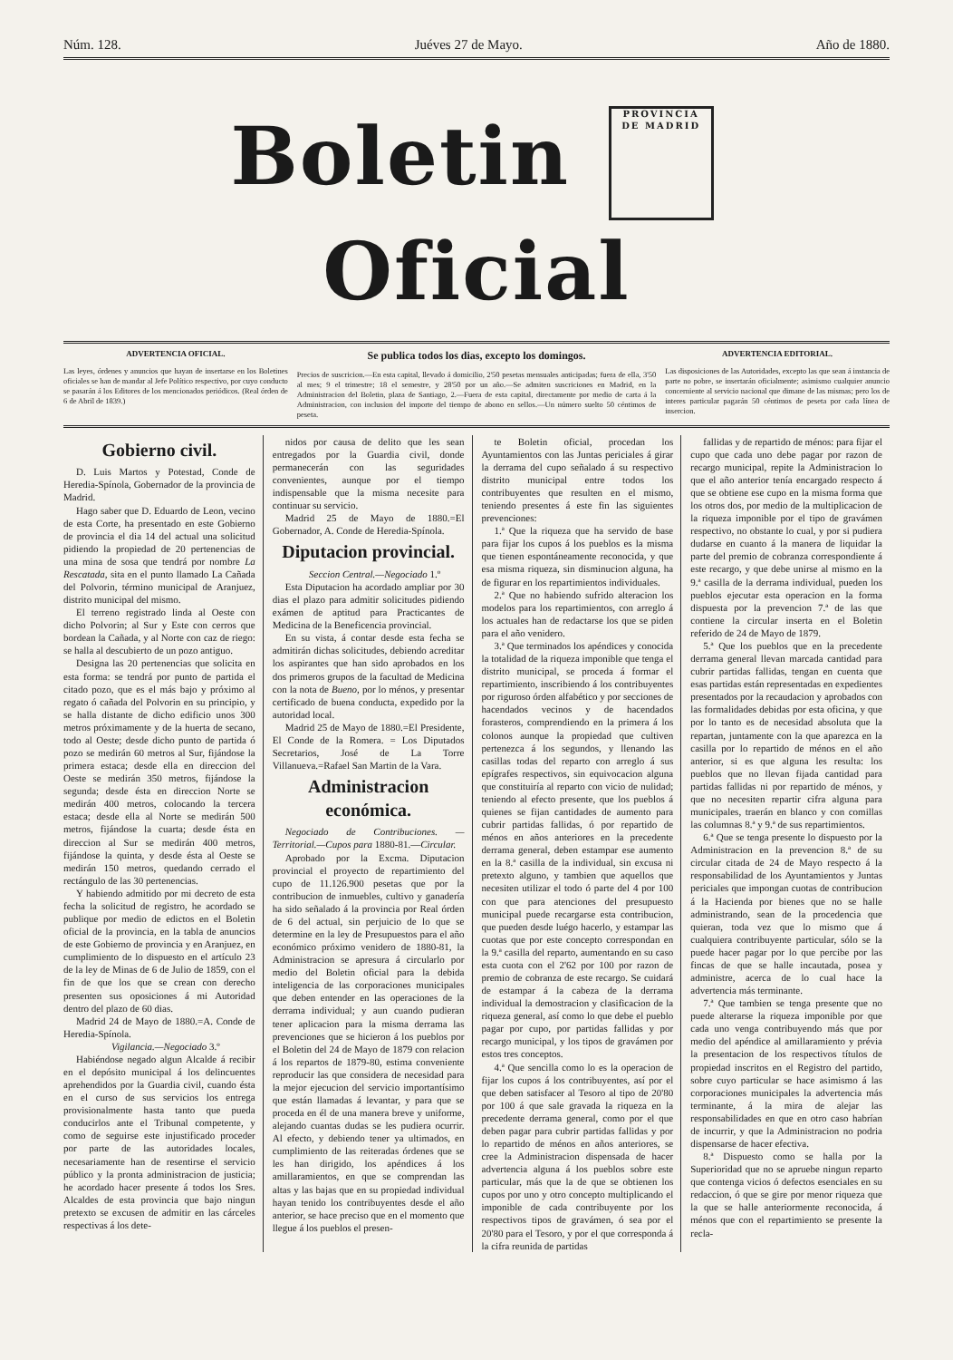Núm. 128. Juéves 27 de Mayo. Año de 1880.
Boletin PROVINCIA DE MADRID Oficial
ADVERTENCIA OFICIAL.
Las leyes, órdenes y anuncios que hayan de insertarse en los Boletines oficiales se han de mandar al Jefe Político respectivo, por cuyo conducto se pasarán á los Editores de los mencionados periódicos. (Real órden de 6 de Abril de 1839.)
Se publica todos los dias, excepto los domingos.
Precios de suscricion.—En esta capital, llevado á domicilio, 2'50 pesetas mensuales anticipadas; fuera de ella, 3'50 al mes; 9 el trimestre; 18 el semestre, y 28'50 por un año.—Se admiten suscriciones en Madrid, en la Administracion del Boletin, plaza de Santiago, 2.—Fuera de esta capital, directamente por medio de carta á la Administracion, con inclusion del importe del tiempo de abono en sellos.—Un número suelto 50 céntimos de peseta.
ADVERTENCIA EDITORIAL.
Las disposiciones de las Autoridades, excepto las que sean á instancia de parte no pobre, se insertarán oficialmente; asimismo cualquier anuncio concerniente al servicio nacional que dimane de las mismas; pero los de interes particular pagarán 50 céntimos de peseta por cada línea de insercion.
Gobierno civil.
D. Luis Martos y Potestad, Conde de Heredia-Spínola, Gobernador de la provincia de Madrid.
Hago saber que D. Eduardo de Leon, vecino de esta Corte, ha presentado en este Gobierno de provincia el dia 14 del actual una solicitud pidiendo la propiedad de 20 pertenencias de una mina de sosa que tendrá por nombre La Rescatada, sita en el punto llamado La Cañada del Polvorin, término municipal de Aranjuez, distrito municipal del mismo.
El terreno registrado linda al Oeste con dicho Polvorin; al Sur y Este con cerros que bordean la Cañada, y al Norte con caz de riego: se halla al descubierto de un pozo antiguo.
Designa las 20 pertenencias que solicita en esta forma: se tendrá por punto de partida el citado pozo, que es el más bajo y próximo al regato ó cañada del Polvorin en su principio, y se halla distante de dicho edificio unos 300 metros próximamente y de la huerta de secano, todo al Oeste; desde dicho punto de partida ó pozo se medirán 60 metros al Sur, fijándose la primera estaca; desde ella en direccion del Oeste se medirán 350 metros, fijándose la segunda; desde ésta en direccion Norte se medirán 400 metros, colocando la tercera estaca; desde ella al Norte se medirán 500 metros, fijándose la cuarta; desde ésta en direccion al Sur se medirán 400 metros, fijándose la quinta, y desde ésta al Oeste se medirán 150 metros, quedando cerrado el rectángulo de las 30 pertenencias.
Y habiendo admitido por mi decreto de esta fecha la solicitud de registro, he acordado se publique por medio de edictos en el Boletin oficial de la provincia, en la tabla de anuncios de este Gobierno de provincia y en Aranjuez, en cumplimiento de lo dispuesto en el artículo 23 de la ley de Minas de 6 de Julio de 1859, con el fin de que los que se crean con derecho presenten sus oposiciones á mi Autoridad dentro del plazo de 60 dias.
Madrid 24 de Mayo de 1880.=A. Conde de Heredia-Spínola.
Vigilancia.—Negociado 3.º
Habiéndose negado algun Alcalde á recibir en el depósito municipal á los delincuentes aprehendidos por la Guardia civil, cuando ésta en el curso de sus servicios los entrega provisionalmente hasta tanto que pueda conducirlos ante el Tribunal competente, y como de seguirse este injustificado proceder por parte de las autoridades locales, necesariamente han de resentirse el servicio público y la pronta administracion de justicia; he acordado hacer presente á todos los Sres. Alcaldes de esta provincia que bajo ningun pretexto se excusen de admitir en las cárceles respectivas á los dete-
nidos por causa de delito que les sean entregados por la Guardia civil, donde permanecerán con las seguridades convenientes, aunque por el tiempo indispensable que la misma necesite para continuar su servicio.
Madrid 25 de Mayo de 1880.=El Gobernador, A. Conde de Heredia-Spínola.
Diputacion provincial.
Seccion Central.—Negociado 1.º
Esta Diputacion ha acordado ampliar por 30 dias el plazo para admitir solicitudes pidiendo exámen de aptitud para Practicantes de Medicina de la Beneficencia provincial.
En su vista, á contar desde esta fecha se admitirán dichas solicitudes, debiendo acreditar los aspirantes que han sido aprobados en los dos primeros grupos de la facultad de Medicina con la nota de Bueno, por lo ménos, y presentar certificado de buena conducta, expedido por la autoridad local.
Madrid 25 de Mayo de 1880.=El Presidente, El Conde de la Romera. = Los Diputados Secretarios, José de La Torre Villanueva.=Rafael San Martin de la Vara.
Administracion económica.
Negociado de Contribuciones. — Territorial.—Cupos para 1880-81.—Circular.
Aprobado por la Excma. Diputacion provincial el proyecto de repartimiento del cupo de 11.126.900 pesetas que por la contribucion de inmuebles, cultivo y ganadería ha sido señalado á la provincia por Real órden de 6 del actual, sin perjuicio de lo que se determine en la ley de Presupuestos para el año económico próximo venidero de 1880-81, la Administracion se apresura á circularlo por medio del Boletin oficial para la debida inteligencia de las corporaciones municipales que deben entender en las operaciones de la derrama individual; y aun cuando pudieran tener aplicacion para la misma derrama las prevenciones que se hicieron á los pueblos por el Boletin del 24 de Mayo de 1879 con relacion á los repartos de 1879-80, estima conveniente reproducir las que considera de necesidad para la mejor ejecucion del servicio importantísimo que están llamadas á levantar, y para que se proceda en él de una manera breve y uniforme, alejando cuantas dudas se les pudiera ocurrir. Al efecto, y debiendo tener ya ultimados, en cumplimiento de las reiteradas órdenes que se les han dirigido, los apéndices á los amillaramientos, en que se comprendan las altas y las bajas que en su propiedad individual hayan tenido los contribuyentes desde el año anterior, se hace preciso que en el momento que llegue á los pueblos el presen-
te Boletin oficial, procedan los Ayuntamientos con las Juntas periciales á girar la derrama del cupo señalado á su respectivo distrito municipal entre todos los contribuyentes que resulten en el mismo, teniendo presentes á este fin las siguientes prevenciones:
1.ª Que la riqueza que ha servido de base para fijar los cupos á los pueblos es la misma que tienen espontáneamente reconocida, y que esa misma riqueza, sin disminucion alguna, ha de figurar en los repartimientos individuales.
2.ª Que no habiendo sufrido alteracion los modelos para los repartimientos, con arreglo á los actuales han de redactarse los que se piden para el año venidero.
3.ª Que terminados los apéndices y conocida la totalidad de la riqueza imponible que tenga el distrito municipal, se proceda á formar el repartimiento, inscribiendo á los contribuyentes por riguroso órden alfabético y por secciones de hacendados vecinos y de hacendados forasteros, comprendiendo en la primera á los colonos aunque la propiedad que cultiven pertenezca á los segundos, y llenando las casillas todas del reparto con arreglo á sus epígrafes respectivos, sin equivocacion alguna que constituiría al reparto con vicio de nulidad; teniendo al efecto presente, que los pueblos á quienes se fijan cantidades de aumento para cubrir partidas fallidas, ó por repartido de ménos en años anteriores en la precedente derrama general, deben estampar ese aumento en la 8.ª casilla de la individual, sin excusa ni pretexto alguno, y tambien que aquellos que necesiten utilizar el todo ó parte del 4 por 100 con que para atenciones del presupuesto municipal puede recargarse esta contribucion, que pueden desde luégo hacerlo, y estampar las cuotas que por este concepto correspondan en la 9.ª casilla del reparto, aumentando en su caso esta cuota con el 2'62 por 100 por razon de premio de cobranza de este recargo. Se cuidará de estampar á la cabeza de la derrama individual la demostracion y clasificacion de la riqueza general, así como lo que debe el pueblo pagar por cupo, por partidas fallidas y por recargo municipal, y los tipos de gravámen por estos tres conceptos.
4.ª Que sencilla como lo es la operacion de fijar los cupos á los contribuyentes, así por el que deben satisfacer al Tesoro al tipo de 20'80 por 100 á que sale gravada la riqueza en la precedente derrama general, como por el que deben pagar para cubrir partidas fallidas y por lo repartido de ménos en años anteriores, se cree la Administracion dispensada de hacer advertencia alguna á los pueblos sobre este particular, más que la de que se obtienen los cupos por uno y otro concepto multiplicando el imponible de cada contribuyente por los respectivos tipos de gravámen, ó sea por el 20'80 para el Tesoro, y por el que corresponda á la cifra reunida de partidas
fallidas y de repartido de ménos: para fijar el cupo que cada uno debe pagar por razon de recargo municipal, repite la Administracion lo que el año anterior tenía encargado respecto á que se obtiene ese cupo en la misma forma que los otros dos, por medio de la multiplicacion de la riqueza imponible por el tipo de gravámen respectivo, no obstante lo cual, y por si pudiera dudarse en cuanto á la manera de liquidar la parte del premio de cobranza correspondiente á este recargo, y que debe unirse al mismo en la 9.ª casilla de la derrama individual, pueden los pueblos ejecutar esta operacion en la forma dispuesta por la prevencion 7.ª de las que contiene la circular inserta en el Boletin referido de 24 de Mayo de 1879.
5.ª Que los pueblos que en la precedente derrama general llevan marcada cantidad para cubrir partidas fallidas, tengan en cuenta que esas partidas están representadas en expedientes presentados por la recaudacion y aprobados con las formalidades debidas por esta oficina, y que por lo tanto es de necesidad absoluta que la repartan, juntamente con la que aparezca en la casilla por lo repartido de ménos en el año anterior, si es que alguna les resulta: los pueblos que no llevan fijada cantidad para partidas fallidas ni por repartido de ménos, y que no necesiten repartir cifra alguna para municipales, traerán en blanco y con comillas las columnas 8.ª y 9.ª de sus repartimientos.
6.ª Que se tenga presente lo dispuesto por la Administracion en la prevencion 8.ª de su circular citada de 24 de Mayo respecto á la responsabilidad de los Ayuntamientos y Juntas periciales que impongan cuotas de contribucion á la Hacienda por bienes que no se halle administrando, sean de la procedencia que quieran, toda vez que lo mismo que á cualquiera contribuyente particular, sólo se la puede hacer pagar por lo que percibe por las fincas de que se halle incautada, posea y administre, acerca de lo cual hace la advertencia más terminante.
7.ª Que tambien se tenga presente que no puede alterarse la riqueza imponible por que cada uno venga contribuyendo más que por medio del apéndice al amillaramiento y prévia la presentacion de los respectivos títulos de propiedad inscritos en el Registro del partido, sobre cuyo particular se hace asimismo á las corporaciones municipales la advertencia más terminante, á la mira de alejar las responsabilidades en que en otro caso habrían de incurrir, y que la Administracion no podria dispensarse de hacer efectiva.
8.ª Dispuesto como se halla por la Superioridad que no se apruebe ningun reparto que contenga vicios ó defectos esenciales en su redaccion, ó que se gire por menor riqueza que la que se halle anteriormente reconocida, á ménos que con el repartimiento se presente la recla-